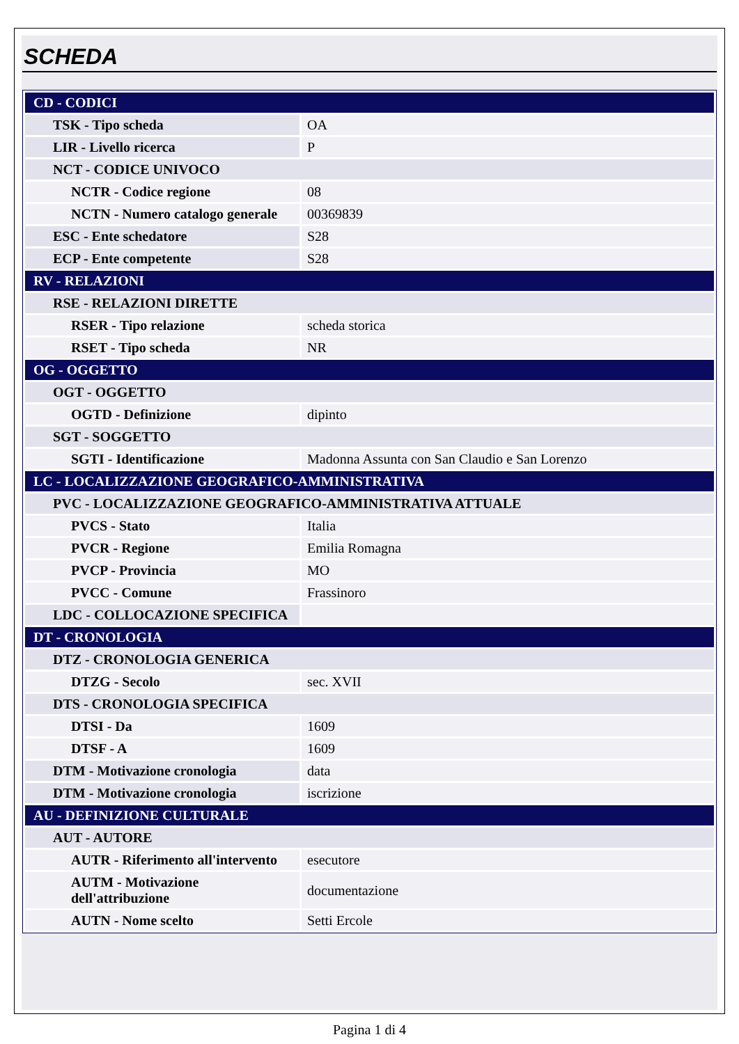SCHEDA
| CD - CODICI | |
| TSK - Tipo scheda | OA |
| LIR - Livello ricerca | P |
| NCT - CODICE UNIVOCO | |
| NCTR - Codice regione | 08 |
| NCTN - Numero catalogo generale | 00369839 |
| ESC - Ente schedatore | S28 |
| ECP - Ente competente | S28 |
| RV - RELAZIONI | |
| RSE - RELAZIONI DIRETTE | |
| RSER - Tipo relazione | scheda storica |
| RSET - Tipo scheda | NR |
| OG - OGGETTO | |
| OGT - OGGETTO | |
| OGTD - Definizione | dipinto |
| SGT - SOGGETTO | |
| SGTI - Identificazione | Madonna Assunta con San Claudio e San Lorenzo |
| LC - LOCALIZZAZIONE GEOGRAFICO-AMMINISTRATIVA | |
| PVC - LOCALIZZAZIONE GEOGRAFICO-AMMINISTRATIVA ATTUALE | |
| PVCS - Stato | Italia |
| PVCR - Regione | Emilia Romagna |
| PVCP - Provincia | MO |
| PVCC - Comune | Frassinoro |
| LDC - COLLOCAZIONE SPECIFICA | |
| DT - CRONOLOGIA | |
| DTZ - CRONOLOGIA GENERICA | |
| DTZG - Secolo | sec. XVII |
| DTS - CRONOLOGIA SPECIFICA | |
| DTSI - Da | 1609 |
| DTSF - A | 1609 |
| DTM - Motivazione cronologia | data |
| DTM - Motivazione cronologia | iscrizione |
| AU - DEFINIZIONE CULTURALE | |
| AUT - AUTORE | |
| AUTR - Riferimento all'intervento | esecutore |
| AUTM - Motivazione dell'attribuzione | documentazione |
| AUTN - Nome scelto | Setti Ercole |
Pagina 1 di 4